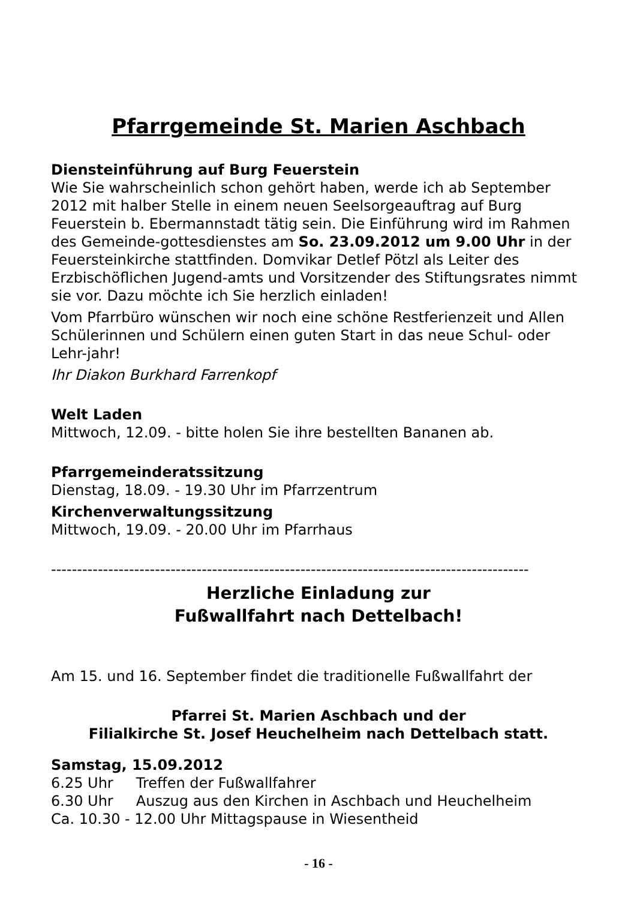Pfarrgemeinde St. Marien Aschbach
Diensteinführung auf Burg Feuerstein
Wie Sie wahrscheinlich schon gehört haben, werde ich ab September 2012 mit halber Stelle in einem neuen Seelsorgeauftrag auf Burg Feuerstein b. Ebermannstadt tätig sein. Die Einführung wird im Rahmen des Gemeinde-gottesdienstes am So. 23.09.2012 um 9.00 Uhr in der Feuersteinkirche stattfinden. Domvikar Detlef Pötzl als Leiter des Erzbischöflichen Jugend-amts und Vorsitzender des Stiftungsrates nimmt sie vor. Dazu möchte ich Sie herzlich einladen!
Vom Pfarrbüro wünschen wir noch eine schöne Restferienzeit und Allen Schülerinnen und Schülern einen guten Start in das neue Schul- oder Lehr-jahr!
Ihr Diakon Burkhard Farrenkopf
Welt Laden
Mittwoch, 12.09. - bitte holen Sie ihre bestellten Bananen ab.
Pfarrgemeinderatssitzung
Dienstag, 18.09. - 19.30 Uhr im Pfarrzentrum
Kirchenverwaltungssitzung
Mittwoch, 19.09. - 20.00 Uhr im Pfarrhaus
--------------------------------------------------------------------------------------------
Herzliche Einladung zur
Fußwallfahrt nach Dettelbach!
Am 15. und 16. September findet die traditionelle Fußwallfahrt der
Pfarrei St. Marien Aschbach und der
Filialkirche St. Josef Heuchelheim nach Dettelbach statt.
Samstag, 15.09.2012
6.25 Uhr Treffen der Fußwallfahrer
6.30 Uhr Auszug aus den Kirchen in Aschbach und Heuchelheim
Ca. 10.30 - 12.00 Uhr Mittagspause in Wiesentheid
- 16 -